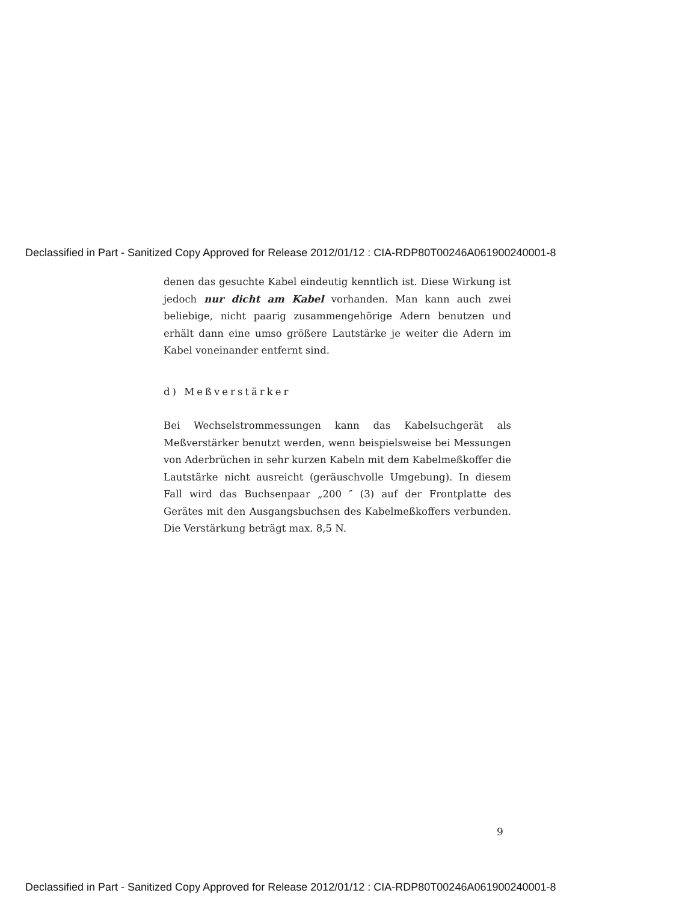Declassified in Part - Sanitized Copy Approved for Release 2012/01/12 : CIA-RDP80T00246A061900240001-8
denen das gesuchte Kabel eindeutig kenntlich ist. Diese Wirkung ist jedoch nur dicht am Kabel vorhanden. Man kann auch zwei beliebige, nicht paarig zusammengehörige Adern benutzen und erhält dann eine umso größere Lautstärke je weiter die Adern im Kabel voneinander entfernt sind.
d) Meßverstärker
Bei Wechselstrommessungen kann das Kabelsuchgerät als Meßverstärker benutzt werden, wenn beispielsweise bei Messungen von Aderbrüchen in sehr kurzen Kabeln mit dem Kabelmeßkoffer die Lautstärke nicht ausreicht (geräuschvolle Umgebung). In diesem Fall wird das Buchsenpaar „200 ″ (3) auf der Frontplatte des Gerätes mit den Ausgangsbuchsen des Kabelmeßkoffers verbunden. Die Verstärkung beträgt max. 8,5 N.
9
Declassified in Part - Sanitized Copy Approved for Release 2012/01/12 : CIA-RDP80T00246A061900240001-8